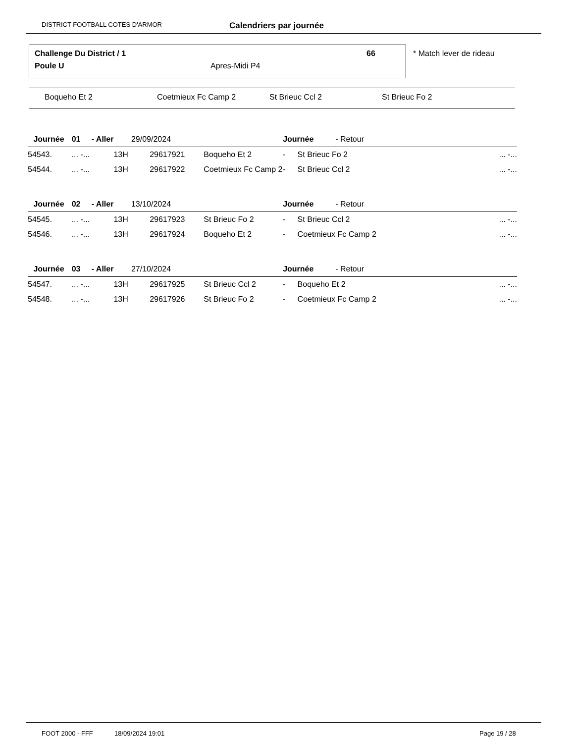DISTRICT FOOTBALL COTES D'ARMOR Calendriers par journée
Challenge Du District / 1 66
Poule U Apres-Midi P4
* Match lever de rideau
Boqueho Et 2 Coetmieux Fc Camp 2 St Brieuc Ccl 2 St Brieuc Fo 2
| | Journée | 01 - Aller | 29/09/2024 | | | Journée | | - Retour |
| 54543. | | ... -... | 13H | 29617921 | Boqueho Et 2 | - | St Brieuc Fo 2 ... -... | |
| 54544. | | ... -... | 13H | 29617922 | Coetmieux Fc Camp 2 | - | St Brieuc Ccl 2 ... -... | |
| | Journée | 02 - Aller | 13/10/2024 | | | Journée | | - Retour |
| 54545. | | ... -... | 13H | 29617923 | St Brieuc Fo 2 | - | St Brieuc Ccl 2 ... -... | |
| 54546. | | ... -... | 13H | 29617924 | Boqueho Et 2 | - | Coetmieux Fc Camp 2 ... -... | |
| | Journée | 03 - Aller | 27/10/2024 | | | Journée | | - Retour |
| 54547. | | ... -... | 13H | 29617925 | St Brieuc Ccl 2 | - | Boqueho Et 2 ... -... | |
| 54548. | | ... -... | 13H | 29617926 | St Brieuc Fo 2 | - | Coetmieux Fc Camp 2 ... -... | |
FOOT 2000 - FFF 18/09/2024 19:01 Page 19 / 28